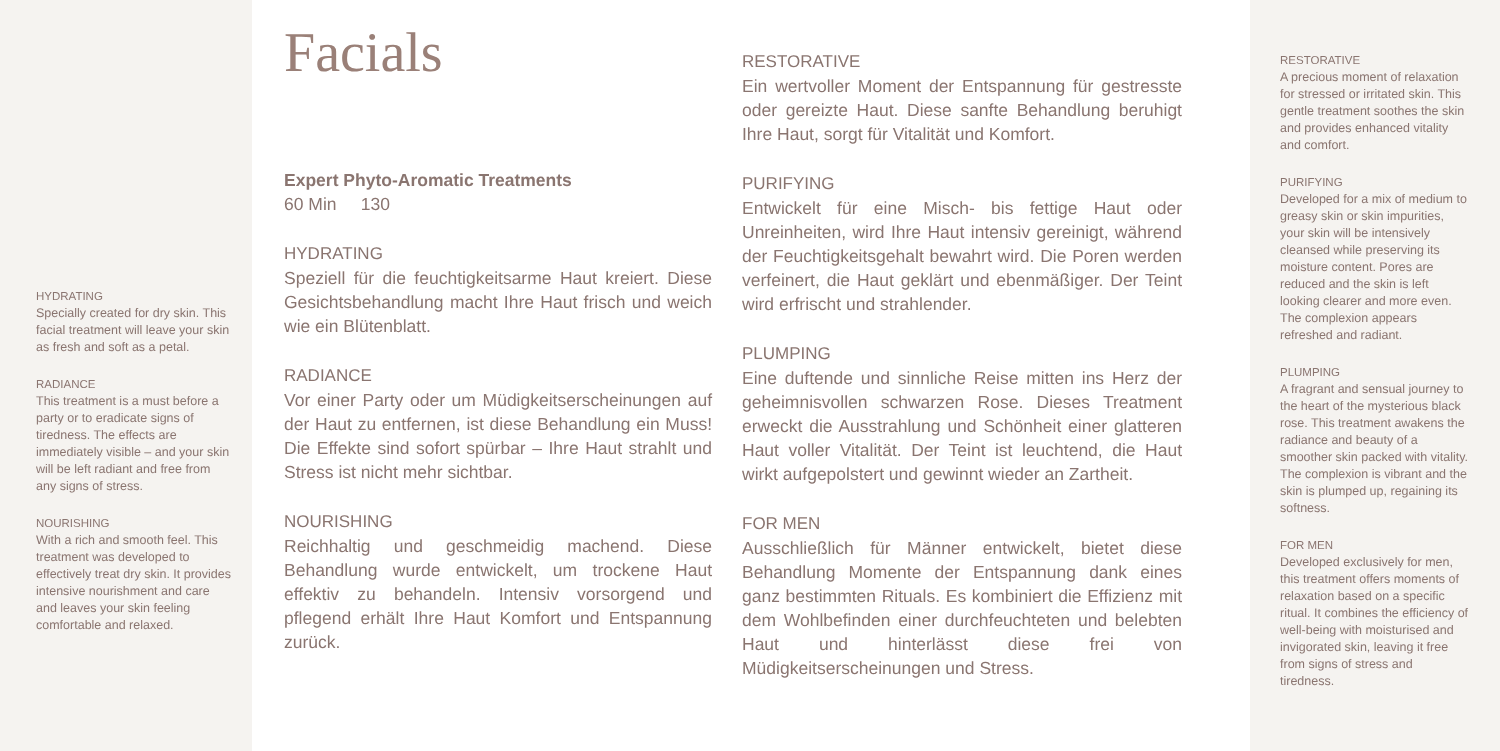HYDRATING
Specially created for dry skin. This facial treatment will leave your skin as fresh and soft as a petal.
RADIANCE
This treatment is a must before a party or to eradicate signs of tiredness. The effects are immediately visible – and your skin will be left radiant and free from any signs of stress.
NOURISHING
With a rich and smooth feel. This treatment was developed to effectively treat dry skin. It provides intensive nourishment and care and leaves your skin feeling comfortable and relaxed.
Facials
Expert Phyto-Aromatic Treatments
60 Min 130
HYDRATING
Speziell für die feuchtigkeitsarme Haut kreiert. Diese Gesichtsbehandlung macht Ihre Haut frisch und weich wie ein Blütenblatt.
RADIANCE
Vor einer Party oder um Müdigkeitserscheinungen auf der Haut zu entfernen, ist diese Behandlung ein Muss! Die Effekte sind sofort spürbar – Ihre Haut strahlt und Stress ist nicht mehr sichtbar.
NOURISHING
Reichhaltig und geschmeidig machend. Diese Behandlung wurde entwickelt, um trockene Haut effektiv zu behandeln. Intensiv vorsorgend und pflegend erhält Ihre Haut Komfort und Entspannung zurück.
RESTORATIVE
Ein wertvoller Moment der Entspannung für gestresste oder gereizte Haut. Diese sanfte Behandlung beruhigt Ihre Haut, sorgt für Vitalität und Komfort.
PURIFYING
Entwickelt für eine Misch- bis fettige Haut oder Unreinheiten, wird Ihre Haut intensiv gereinigt, während der Feuchtigkeitsgehalt bewahrt wird. Die Poren werden verfeinert, die Haut geklärt und ebenmäßiger. Der Teint wird erfrischt und strahlender.
PLUMPING
Eine duftende und sinnliche Reise mitten ins Herz der geheimnisvollen schwarzen Rose. Dieses Treatment erweckt die Ausstrahlung und Schönheit einer glatteren Haut voller Vitalität. Der Teint ist leuchtend, die Haut wirkt aufgepolstert und gewinnt wieder an Zartheit.
FOR MEN
Ausschließlich für Männer entwickelt, bietet diese Behandlung Momente der Entspannung dank eines ganz bestimmten Rituals. Es kombiniert die Effizienz mit dem Wohlbefinden einer durchfeuchteten und belebten Haut und hinterlässt diese frei von Müdigkeitserscheinungen und Stress.
RESTORATIVE
A precious moment of relaxation for stressed or irritated skin. This gentle treatment soothes the skin and provides enhanced vitality and comfort.
PURIFYING
Developed for a mix of medium to greasy skin or skin impurities, your skin will be intensively cleansed while preserving its moisture content. Pores are reduced and the skin is left looking clearer and more even. The complexion appears refreshed and radiant.
PLUMPING
A fragrant and sensual journey to the heart of the mysterious black rose. This treatment awakens the radiance and beauty of a smoother skin packed with vitality. The complexion is vibrant and the skin is plumped up, regaining its softness.
FOR MEN
Developed exclusively for men, this treatment offers moments of relaxation based on a specific ritual. It combines the efficiency of well-being with moisturised and invigorated skin, leaving it free from signs of stress and tiredness.